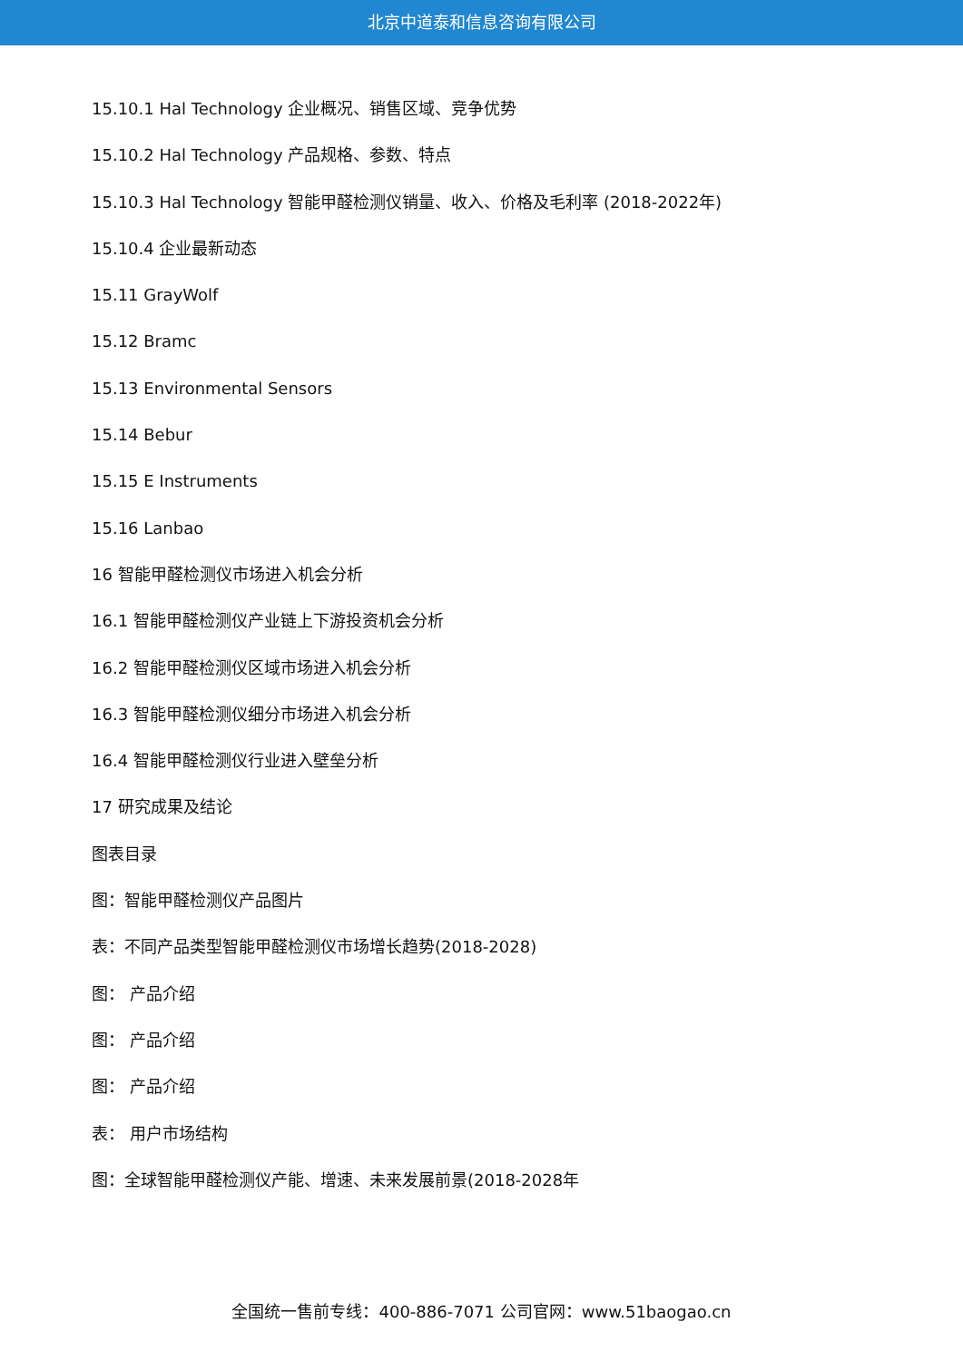北京中道泰和信息咨询有限公司
15.10.1 Hal Technology 企业概况、销售区域、竞争优势
15.10.2 Hal Technology 产品规格、参数、特点
15.10.3 Hal Technology 智能甲醛检测仪销量、收入、价格及毛利率 (2018-2022年)
15.10.4 企业最新动态
15.11 GrayWolf
15.12 Bramc
15.13 Environmental Sensors
15.14 Bebur
15.15 E Instruments
15.16 Lanbao
16 智能甲醛检测仪市场进入机会分析
16.1 智能甲醛检测仪产业链上下游投资机会分析
16.2 智能甲醛检测仪区域市场进入机会分析
16.3 智能甲醛检测仪细分市场进入机会分析
16.4 智能甲醛检测仪行业进入壁垒分析
17 研究成果及结论
图表目录
图：智能甲醛检测仪产品图片
表：不同产品类型智能甲醛检测仪市场增长趋势(2018-2028)
图： 产品介绍
图： 产品介绍
图： 产品介绍
表： 用户市场结构
图：全球智能甲醛检测仪产能、增速、未来发展前景(2018-2028年
全国统一售前专线：400-886-7071 公司官网：www.51baogao.cn